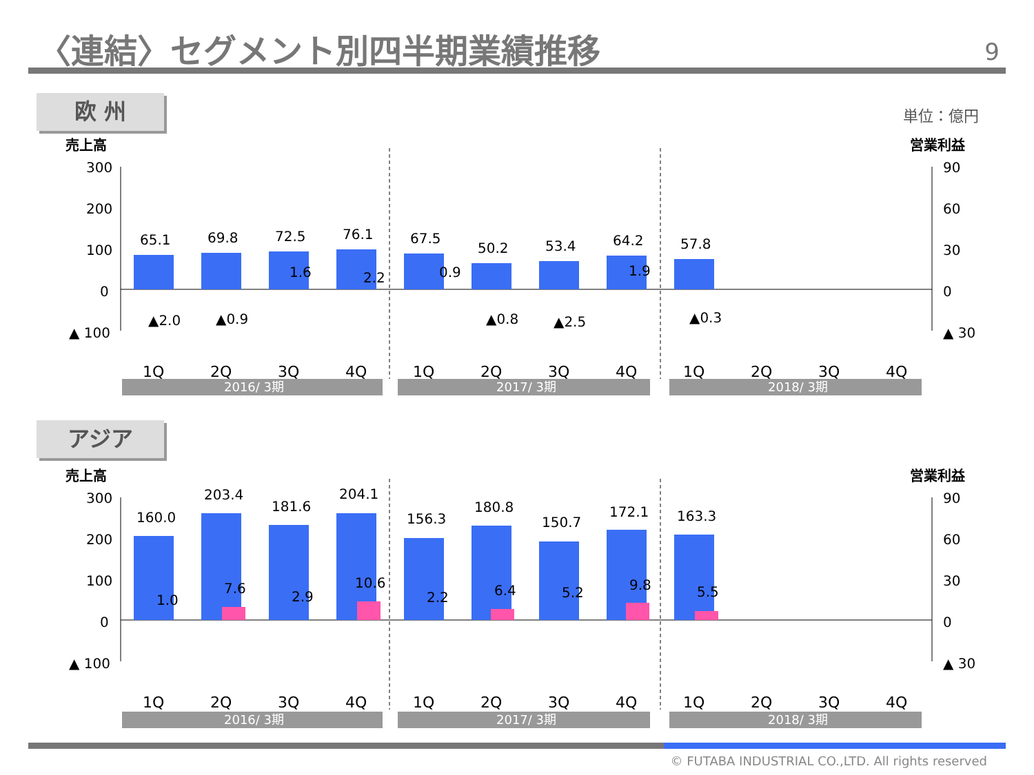〈連結〉セグメント別四半期業績推移 9
欧 州 単位：億円
売上高
営業利益
300
200
100
0
▲ 100
90
60
30
0
▲ 30
65.1
69.8
72.5
76.1
67.5
50.2
53.4
64.2
57.8
1.6
2.2
0.9
1.9
▲2.0
▲0.9
▲0.8
▲2.5
▲0.3
1Q
2Q
3Q
4Q
1Q
2Q
3Q
4Q
1Q
2Q
3Q
4Q
2016/ 3期
2017/ 3期
2018/ 3期
アジア
売上高
営業利益
300
200
100
0
▲ 100
90
60
30
0
▲ 30
160.0
203.4
181.6
204.1
156.3
180.8
150.7
172.1
163.3
1.0
7.6
2.9
10.6
2.2
6.4
5.2
9.8
5.5
1Q
2Q
3Q
4Q
1Q
2Q
3Q
4Q
1Q
2Q
3Q
4Q
2016/ 3期
2017/ 3期
2018/ 3期
© FUTABA INDUSTRIAL CO.,LTD. All rights reserved